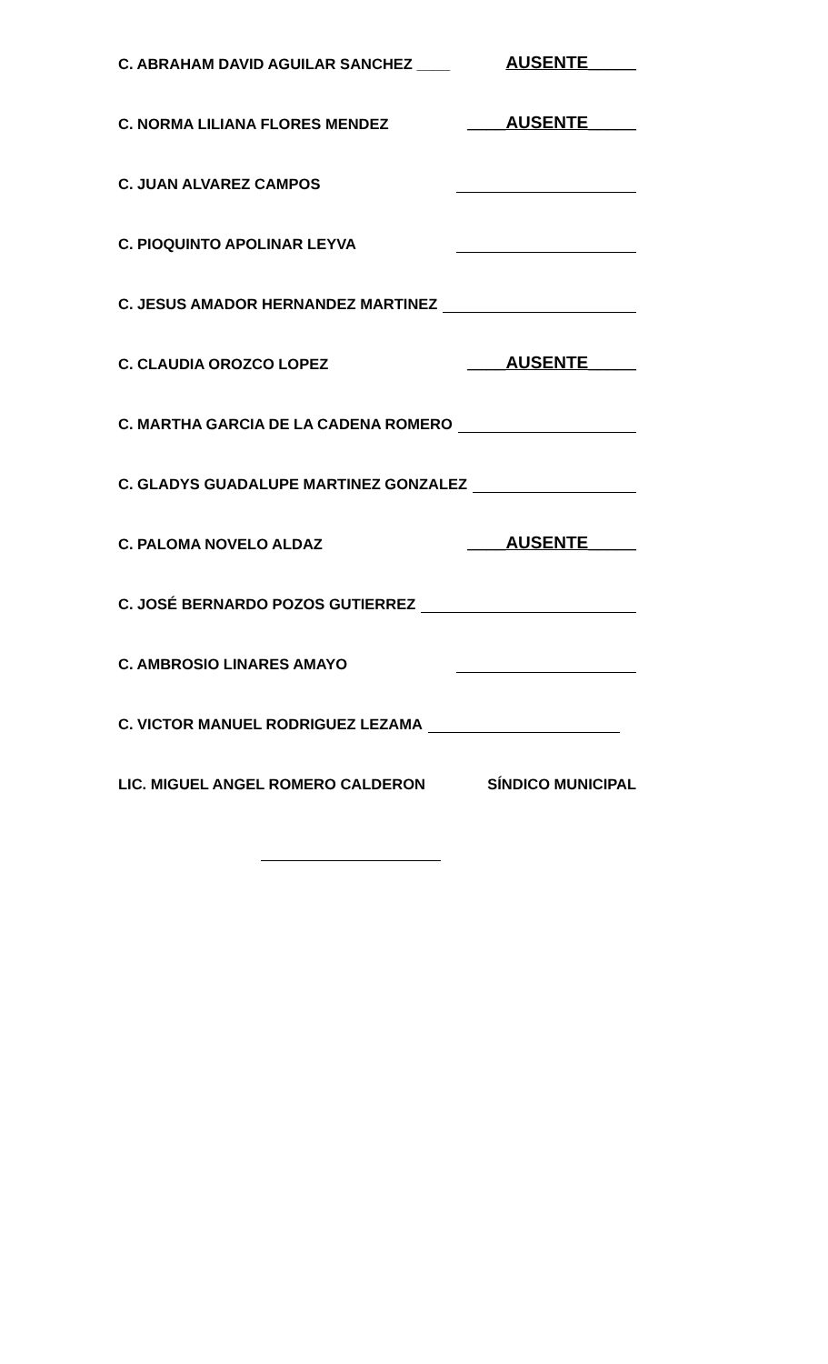C. ABRAHAM DAVID AGUILAR SANCHEZ ____ AUSENTE_____
C. NORMA LILIANA FLORES MENDEZ ____AUSENTE_____
C. JUAN ALVAREZ CAMPOS
C. PIOQUINTO APOLINAR LEYVA
C. JESUS AMADOR HERNANDEZ MARTINEZ
C. CLAUDIA OROZCO LOPEZ ____AUSENTE_____
C. MARTHA GARCIA DE LA CADENA ROMERO
C. GLADYS GUADALUPE MARTINEZ GONZALEZ
C. PALOMA NOVELO ALDAZ ____AUSENTE_____
C. JOSÉ BERNARDO POZOS GUTIERREZ
C. AMBROSIO LINARES AMAYO
C. VICTOR MANUEL RODRIGUEZ LEZAMA
LIC. MIGUEL ANGEL ROMERO CALDERON SÍNDICO MUNICIPAL